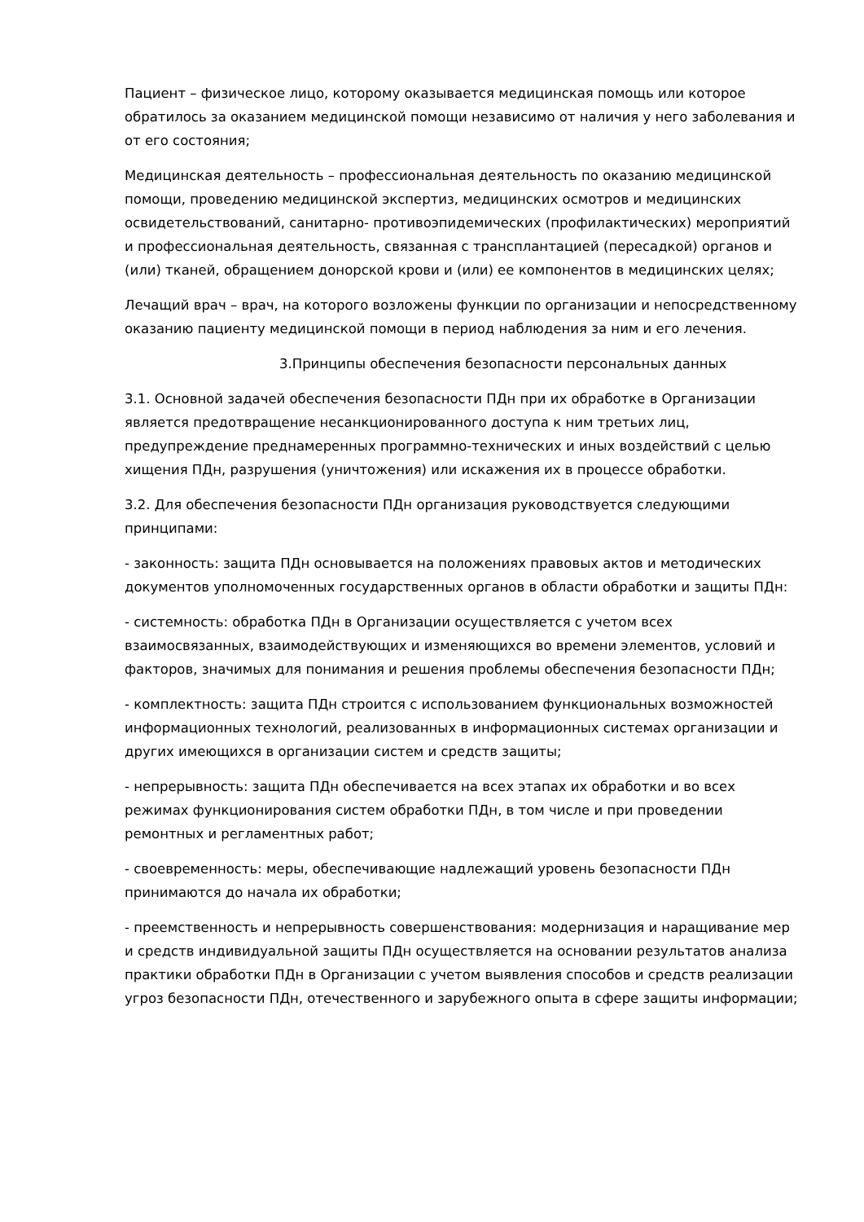Пациент – физическое лицо, которому оказывается медицинская помощь или которое обратилось за оказанием медицинской помощи независимо от наличия у него заболевания и от его состояния;
Медицинская деятельность – профессиональная деятельность по оказанию медицинской помощи, проведению медицинской экспертиз, медицинских осмотров и медицинских освидетельствований, санитарно- противоэпидемических (профилактических) мероприятий и профессиональная деятельность, связанная с трансплантацией (пересадкой) органов и (или) тканей, обращением донорской крови и (или) ее компонентов в медицинских целях;
Лечащий врач – врач, на которого возложены функции по организации и непосредственному оказанию пациенту медицинской помощи в период наблюдения за ним и его лечения.
3.Принципы обеспечения безопасности персональных данных
3.1. Основной задачей обеспечения безопасности ПДн при их обработке в Организации является предотвращение несанкционированного доступа к ним третьих лиц, предупреждение преднамеренных программно-технических и иных воздействий с целью хищения ПДн, разрушения (уничтожения) или искажения их в процессе обработки.
3.2. Для обеспечения безопасности ПДн организация руководствуется следующими принципами:
- законность: защита ПДн основывается на положениях правовых актов и методических документов уполномоченных государственных органов в области обработки и защиты ПДн:
- системность: обработка ПДн в Организации осуществляется с учетом всех взаимосвязанных, взаимодействующих и изменяющихся во времени элементов, условий и факторов, значимых для понимания и решения проблемы обеспечения безопасности ПДн;
- комплектность: защита ПДн строится с использованием функциональных возможностей информационных технологий, реализованных в информационных системах организации и других имеющихся в организации систем и средств защиты;
- непрерывность: защита ПДн обеспечивается на всех этапах их обработки и во всех режимах функционирования систем обработки ПДн, в том числе и при проведении ремонтных и регламентных работ;
- своевременность: меры, обеспечивающие надлежащий уровень безопасности ПДн принимаются до начала их обработки;
- преемственность и непрерывность совершенствования: модернизация и наращивание мер и средств индивидуальной защиты ПДн осуществляется на основании результатов анализа практики обработки ПДн в Организации с учетом выявления способов и средств реализации угроз безопасности ПДн, отечественного и зарубежного опыта в сфере защиты информации;